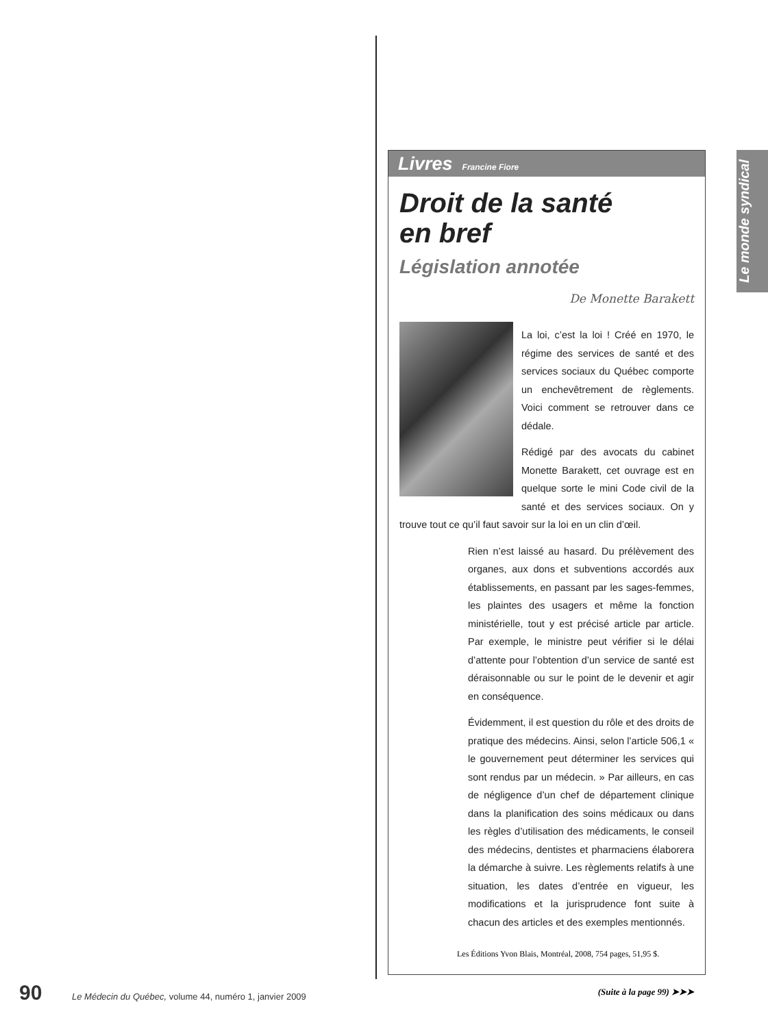Le monde syndical
Livres Francine Fiore
Droit de la santé
en bref
Législation annotée
De Monette Barakett
La loi, c’est la loi ! Créé en 1970, le régime des services de santé et des services sociaux du Québec comporte un enchevêtrement de règlements. Voici comment se retrouver dans ce dédale.
Rédigé par des avocats du cabinet Monette Barakett, cet ouvrage est en quelque sorte le mini Code civil de la santé et des services sociaux. On y trouve tout ce qu’il faut savoir sur la loi en un clin d’œil.
Rien n’est laissé au hasard. Du prélèvement des organes, aux dons et subventions accordés aux établissements, en passant par les sages-femmes, les plaintes des usagers et même la fonction ministérielle, tout y est précisé article par article. Par exemple, le ministre peut vérifier si le délai d’attente pour l’obtention d’un service de santé est déraisonnable ou sur le point de le devenir et agir en conséquence.
Évidemment, il est question du rôle et des droits de pratique des médecins. Ainsi, selon l’article 506,1 « le gouvernement peut déterminer les services qui sont rendus par un médecin. » Par ailleurs, en cas de négligence d’un chef de département clinique dans la planification des soins médicaux ou dans les règles d’utilisation des médicaments, le conseil des médecins, dentistes et pharmaciens élaborera la démarche à suivre. Les règlements relatifs à une situation, les dates d’entrée en vigueur, les modifications et la jurisprudence font suite à chacun des articles et des exemples mentionnés.
Les Éditions Yvon Blais, Montréal, 2008, 754 pages, 51,95 $.
(Suite à la page 99) ➤➤➤
90 Le Médecin du Québec, volume 44, numéro 1, janvier 2009